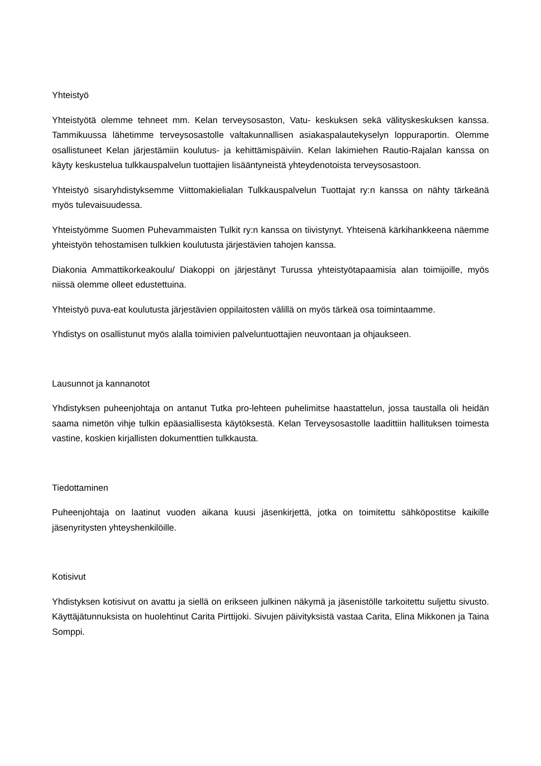Yhteistyö
Yhteistyötä olemme tehneet mm. Kelan terveysosaston, Vatu- keskuksen sekä välityskeskuksen kanssa. Tammikuussa lähetimme terveysosastolle valtakunnallisen asiakaspalautekyselyn loppuraportin. Olemme osallistuneet Kelan järjestämiin koulutus- ja kehittämispäiviin. Kelan lakimiehen Rautio-Rajalan kanssa on käyty keskustelua tulkkauspalvelun tuottajien lisääntyneistä yhteydenotoista terveysosastoon.
Yhteistyö sisaryhdistyksemme Viittomakielialan Tulkkauspalvelun Tuottajat ry:n kanssa on nähty tärkeänä myös tulevaisuudessa.
Yhteistyömme Suomen Puhevammaisten Tulkit ry:n kanssa on tiivistynyt. Yhteisenä kärkihankkeena näemme yhteistyön tehostamisen tulkkien koulutusta järjestävien tahojen kanssa.
Diakonia Ammattikorkeakoulu/ Diakoppi on järjestänyt Turussa yhteistyötapaamisia alan toimijoille, myös niissä olemme olleet edustettuina.
Yhteistyö puva-eat koulutusta järjestävien oppilaitosten välillä on myös tärkeä osa toimintaamme.
Yhdistys on osallistunut myös alalla toimivien palveluntuottajien neuvontaan ja ohjaukseen.
Lausunnot ja kannanotot
Yhdistyksen puheenjohtaja on antanut Tutka pro-lehteen puhelimitse haastattelun, jossa taustalla oli heidän saama nimetön vihje tulkin epäasiallisesta käytöksestä. Kelan Terveysosastolle laadittiin hallituksen toimesta vastine, koskien kirjallisten dokumenttien tulkkausta.
Tiedottaminen
Puheenjohtaja on laatinut vuoden aikana kuusi jäsenkirjettä, jotka on toimitettu sähköpostitse kaikille jäsenyritysten yhteyshenkilöille.
Kotisivut
Yhdistyksen kotisivut on avattu ja siellä on erikseen julkinen näkymä ja jäsenistölle tarkoitettu suljettu sivusto. Käyttäjätunnuksista on huolehtinut Carita Pirttijoki. Sivujen päivityksistä vastaa Carita, Elina Mikkonen ja Taina Somppi.